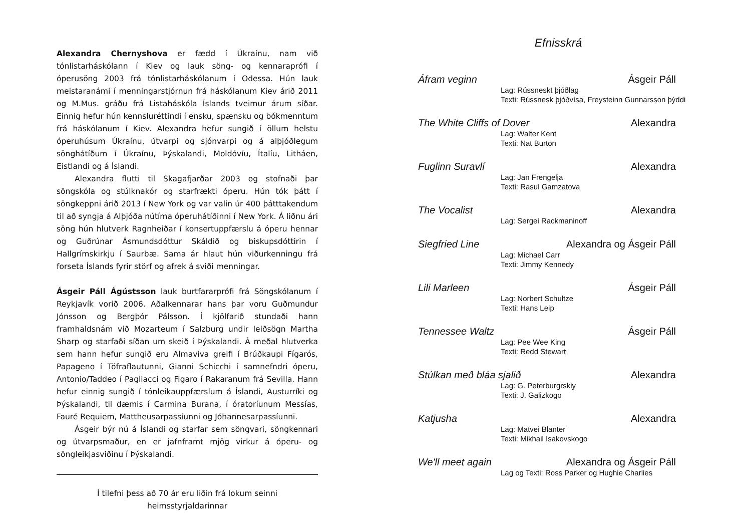Alexandra Chernyshova er fædd í Úkraínu, nam við tónlistarháskólann í Kiev og lauk söng- og kennaraprófi í óperusöng 2003 frá tónlistarháskólanum í Odessa. Hún lauk meistaranámi í menningarstjórnun frá háskólanum Kiev árið 2011 og M.Mus. gráðu frá Listaháskóla Íslands tveimur árum síðar. Einnig hefur hún kennsluréttindi í ensku, spænsku og bókmenntum frá háskólanum í Kiev. Alexandra hefur sungið í öllum helstu óperuhúsum Úkraínu, útvarpi og sjónvarpi og á alþjóðlegum sönghátíðum í Úkraínu, Þýskalandi, Moldóvíu, Ítalíu, Litháen, Eistlandi og á Íslandi.
Alexandra flutti til Skagafjarðar 2003 og stofnaði þar söngskóla og stúlknakór og starfrækti óperu. Hún tók þátt í söngkeppni árið 2013 í New York og var valin úr 400 þátttakendum til að syngja á Alþjóða nútíma óperuhátíðinni í New York. Á liðnu ári söng hún hlutverk Ragnheiðar í konsertuppfærslu á óperu hennar og Guðrúnar Ásmundsdóttur Skáldið og biskupsdóttirin í Hallgrímskirkju í Saurbæ. Sama ár hlaut hún viðurkenningu frá forseta Íslands fyrir störf og afrek á sviði menningar.
Ásgeir Páll Ágústsson lauk burtfararprófi frá Söngskólanum í Reykjavík vorið 2006. Aðalkennarar hans þar voru Guðmundur Jónsson og Bergþór Pálsson. Í kjölfarið stundaði hann framhaldsnám við Mozarteum í Salzburg undir leiðsögn Martha Sharp og starfaði síðan um skeið í Þýskalandi. Á meðal hlutverka sem hann hefur sungið eru Almaviva greifi í Brúðkaupi Fígarós, Papageno í Töfraflautunni, Gianni Schicchi í samnefndri óperu, Antonio/Taddeo í Pagliacci og Figaro í Rakaranum frá Sevilla. Hann hefur einnig sungið í tónleikauppfærslum á Íslandi, Austurríki og Þýskalandi, til dæmis í Carmina Burana, í óratoríunum Messías, Fauré Requiem, Mattheusarpassíunni og Jóhannesarpassíunni.
Ásgeir býr nú á Íslandi og starfar sem söngvari, söngkennari og útvarpsmaður, en er jafnframt mjög virkur á óperu- og söngleikjasviðinu í Þýskalandi.
Í tilefni þess að 70 ár eru liðin frá lokum seinni
heimsstyrjaldarinnar
Efnisskrá
Áfram veginn Ásgeir Páll
Lag: Rússneskt þjóðlag
Texti: Rússnesk þjóðvísa, Freysteinn Gunnarsson þýddi
The White Cliffs of Dover Alexandra
Lag: Walter Kent
Texti: Nat Burton
Fuglinn Suravlí Alexandra
Lag: Jan Frengelja
Texti: Rasul Gamzatova
The Vocalist Alexandra
Lag: Sergei Rackmaninoff
Siegfried Line Alexandra og Ásgeir Páll
Lag: Michael Carr
Texti: Jimmy Kennedy
Lili Marleen Ásgeir Páll
Lag: Norbert Schultze
Texti: Hans Leip
Tennessee Waltz Ásgeir Páll
Lag: Pee Wee King
Texti: Redd Stewart
Stúlkan með bláa sjalið Alexandra
Lag: G. Peterburgrskiy
Texti: J. Galizkogo
Katjusha Alexandra
Lag: Matvei Blanter
Texti: Mikhail Isakovskogo
We'll meet again Alexandra og Ásgeir Páll
Lag og Texti: Ross Parker og Hughie Charlies